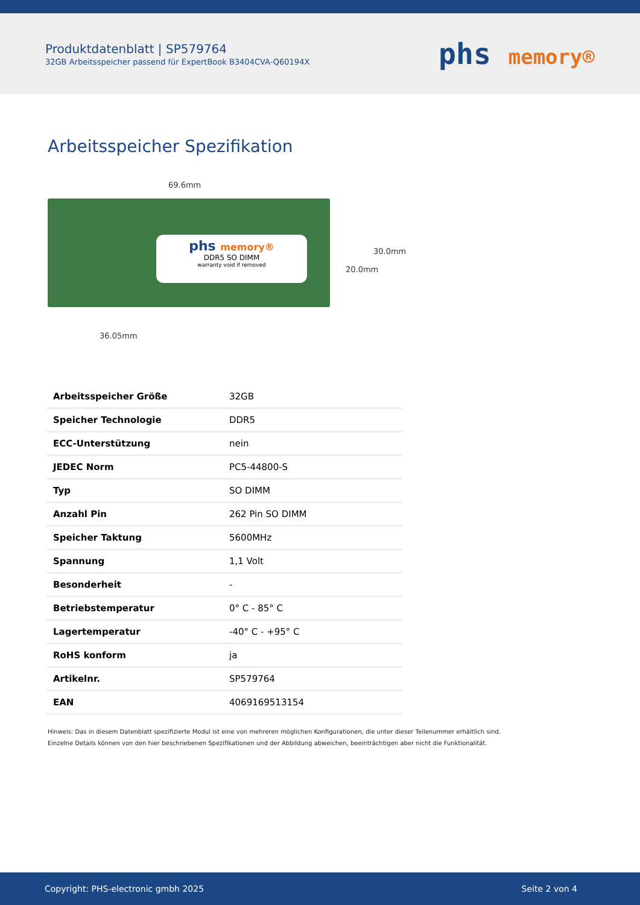Produktdatenblatt | SP579764
32GB Arbeitsspeicher passend für ExpertBook B3404CVA-Q60194X
phs memory®
Arbeitsspeicher Spezifikation
69.6mm
phs memory®
DDR5 SO DIMM
warranty void if removed
30.0mm
20.0mm
36.05mm
| Arbeitsspeicher Größe | 32GB |
| Speicher Technologie | DDR5 |
| ECC-Unterstützung | nein |
| JEDEC Norm | PC5-44800-S |
| Typ | SO DIMM |
| Anzahl Pin | 262 Pin SO DIMM |
| Speicher Taktung | 5600MHz |
| Spannung | 1,1 Volt |
| Besonderheit | - |
| Betriebstemperatur | 0° C - 85° C |
| Lagertemperatur | -40° C - +95° C |
| RoHS konform | ja |
| Artikelnr. | SP579764 |
| EAN | 4069169513154 |
Hinweis: Das in diesem Datenblatt spezifizierte Modul ist eine von mehreren möglichen Konfigurationen, die unter dieser Teilenummer erhältlich sind.
Einzelne Details können von den hier beschriebenen Spezifikationen und der Abbildung abweichen, beeinträchtigen aber nicht die Funktionalität.
Copyright: PHS-electronic gmbh 2025 Seite 2 von 4